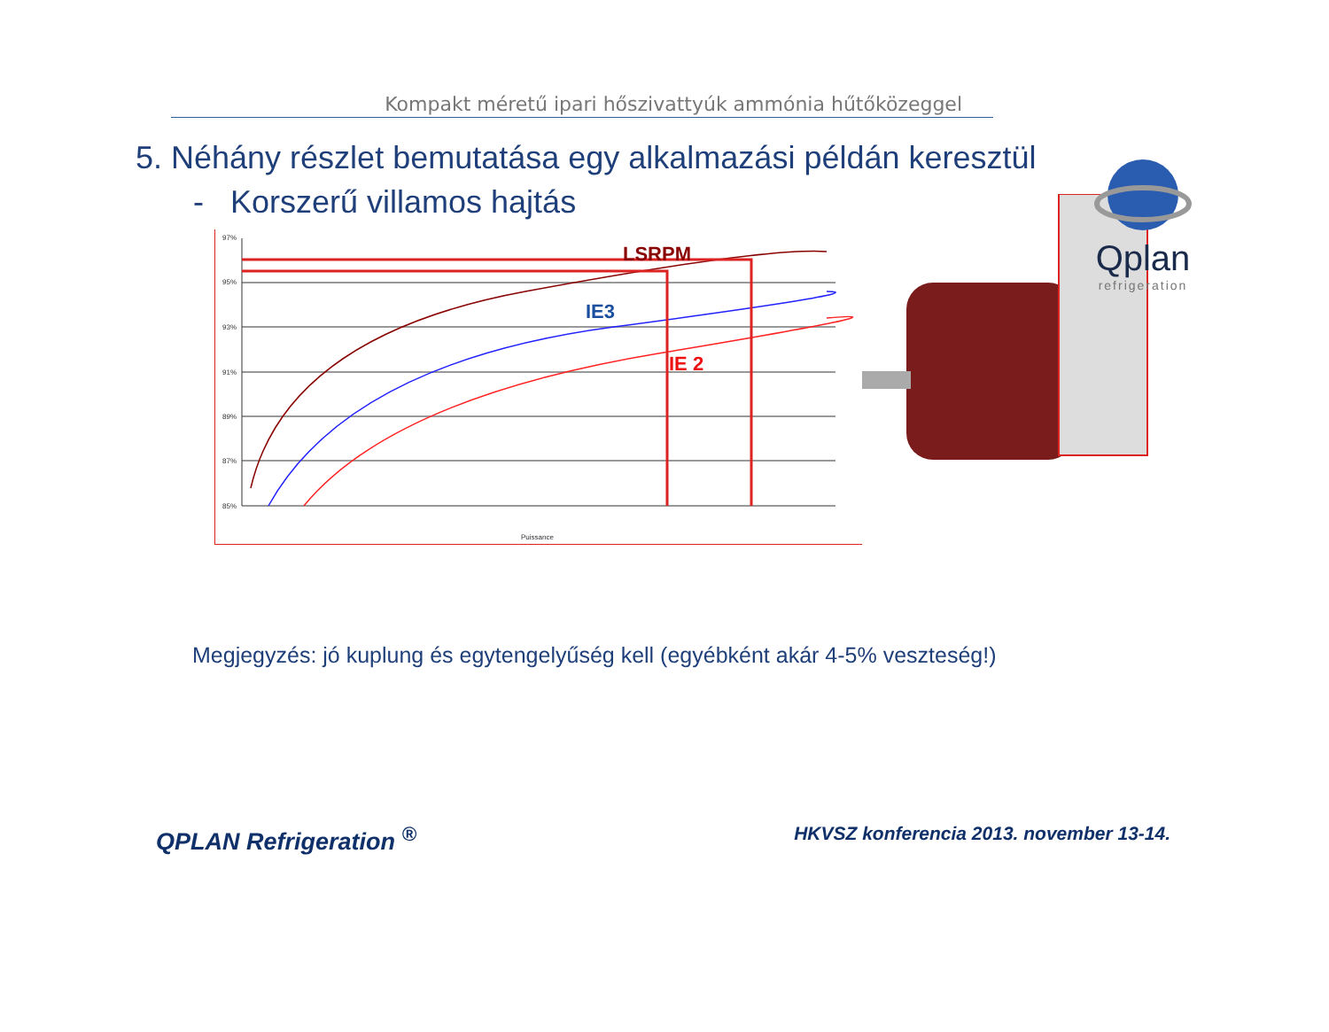Kompakt méretű ipari hőszivattyúk ammónia hűtőközeggel
Qplan
refrigeration
5. Néhány részlet bemutatása egy alkalmazási példán keresztül
- Korszerű villamos hajtás
97%
95%
93%
91%
89%
87%
85%
Puissance
LSRPM
IE3
IE 2
Megjegyzés: jó kuplung és egytengelyűség kell (egyébként akár 4-5% veszteség!)
QPLAN Refrigeration <sup>®</sup> HKVSZ konferencia 2013. november 13-14.